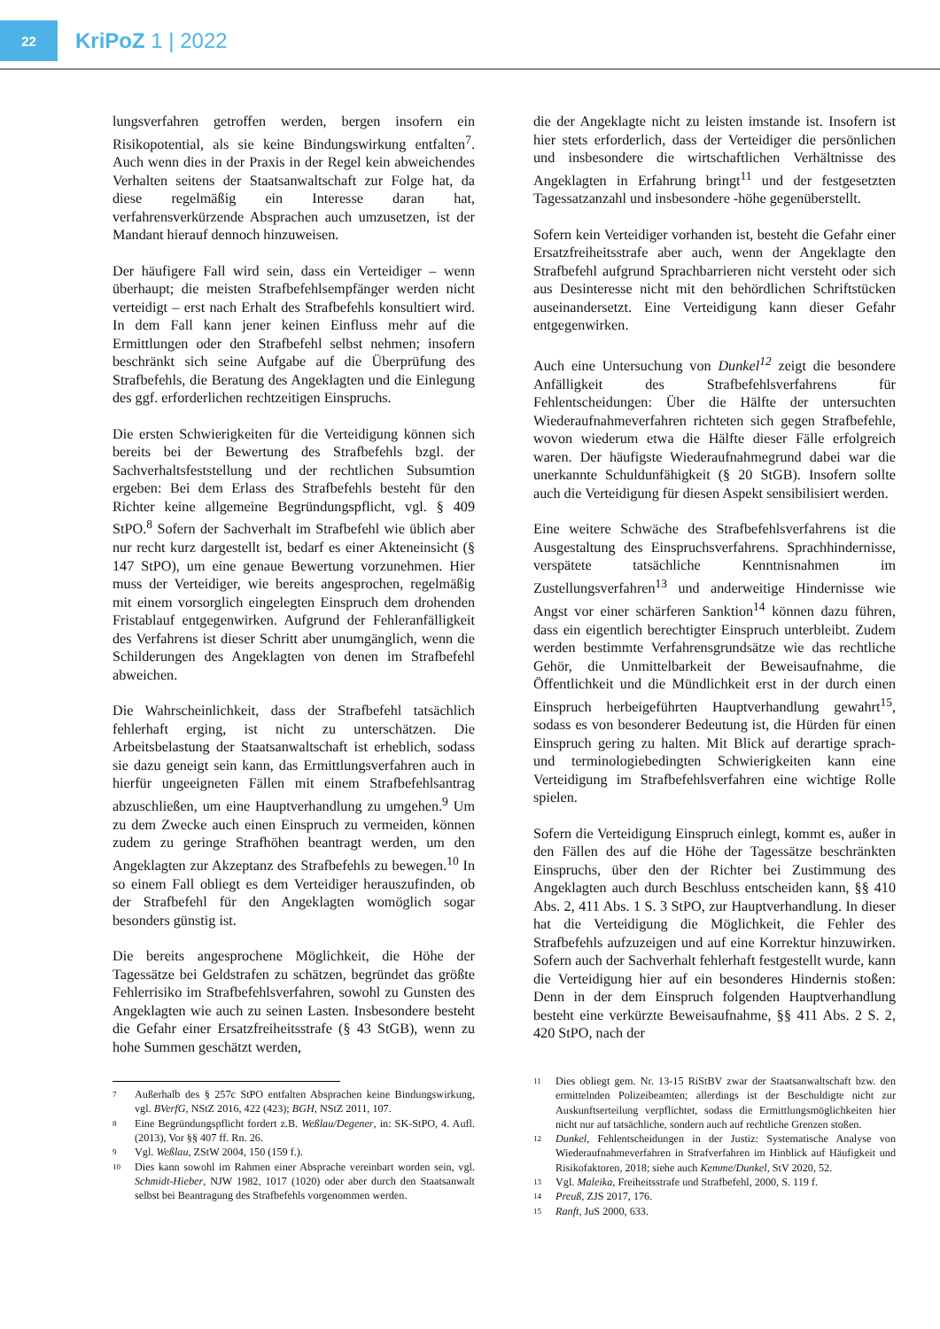22
KriPoZ 1 | 2022
lungsverfahren getroffen werden, bergen insofern ein Risikopotential, als sie keine Bindungswirkung entfalten<sup>7</sup>. Auch wenn dies in der Praxis in der Regel kein abweichendes Verhalten seitens der Staatsanwaltschaft zur Folge hat, da diese regelmäßig ein Interesse daran hat, verfahrensverkürzende Absprachen auch umzusetzen, ist der Mandant hierauf dennoch hinzuweisen.
Der häufigere Fall wird sein, dass ein Verteidiger – wenn überhaupt; die meisten Strafbefehlsempfänger werden nicht verteidigt – erst nach Erhalt des Strafbefehls konsultiert wird. In dem Fall kann jener keinen Einfluss mehr auf die Ermittlungen oder den Strafbefehl selbst nehmen; insofern beschränkt sich seine Aufgabe auf die Überprüfung des Strafbefehls, die Beratung des Angeklagten und die Einlegung des ggf. erforderlichen rechtzeitigen Einspruchs.
Die ersten Schwierigkeiten für die Verteidigung können sich bereits bei der Bewertung des Strafbefehls bzgl. der Sachverhaltsfeststellung und der rechtlichen Subsumtion ergeben: Bei dem Erlass des Strafbefehls besteht für den Richter keine allgemeine Begründungspflicht, vgl. § 409 StPO.<sup>8</sup> Sofern der Sachverhalt im Strafbefehl wie üblich aber nur recht kurz dargestellt ist, bedarf es einer Akteneinsicht (§ 147 StPO), um eine genaue Bewertung vorzunehmen. Hier muss der Verteidiger, wie bereits angesprochen, regelmäßig mit einem vorsorglich eingelegten Einspruch dem drohenden Fristablauf entgegenwirken. Aufgrund der Fehleranfälligkeit des Verfahrens ist dieser Schritt aber unumgänglich, wenn die Schilderungen des Angeklagten von denen im Strafbefehl abweichen.
Die Wahrscheinlichkeit, dass der Strafbefehl tatsächlich fehlerhaft erging, ist nicht zu unterschätzen. Die Arbeitsbelastung der Staatsanwaltschaft ist erheblich, sodass sie dazu geneigt sein kann, das Ermittlungsverfahren auch in hierfür ungeeigneten Fällen mit einem Strafbefehlsantrag abzuschließen, um eine Hauptverhandlung zu umgehen.<sup>9</sup> Um zu dem Zwecke auch einen Einspruch zu vermeiden, können zudem zu geringe Strafhöhen beantragt werden, um den Angeklagten zur Akzeptanz des Strafbefehls zu bewegen.<sup>10</sup> In so einem Fall obliegt es dem Verteidiger herauszufinden, ob der Strafbefehl für den Angeklagten womöglich sogar besonders günstig ist.
Die bereits angesprochene Möglichkeit, die Höhe der Tagessätze bei Geldstrafen zu schätzen, begründet das größte Fehlerrisiko im Strafbefehlsverfahren, sowohl zu Gunsten des Angeklagten wie auch zu seinen Lasten. Insbesondere besteht die Gefahr einer Ersatzfreiheitsstrafe (§ 43 StGB), wenn zu hohe Summen geschätzt werden,
7 Außerhalb des § 257c StPO entfalten Absprachen keine Bindungswirkung, vgl. BVerfG, NStZ 2016, 422 (423); BGH, NStZ 2011, 107.
8 Eine Begründungspflicht fordert z.B. Weßlau/Degener, in: SK-StPO, 4. Aufl. (2013), Vor §§ 407 ff. Rn. 26.
9 Vgl. Weßlau, ZStW 2004, 150 (159 f.).
10 Dies kann sowohl im Rahmen einer Absprache vereinbart worden sein, vgl. Schmidt-Hieber, NJW 1982, 1017 (1020) oder aber durch den Staatsanwalt selbst bei Beantragung des Strafbefehls vorgenommen werden.
die der Angeklagte nicht zu leisten imstande ist. Insofern ist hier stets erforderlich, dass der Verteidiger die persönlichen und insbesondere die wirtschaftlichen Verhältnisse des Angeklagten in Erfahrung bringt<sup>11</sup> und der festgesetzten Tagessatzanzahl und insbesondere -höhe gegenüberstellt.
Sofern kein Verteidiger vorhanden ist, besteht die Gefahr einer Ersatzfreiheitsstrafe aber auch, wenn der Angeklagte den Strafbefehl aufgrund Sprachbarrieren nicht versteht oder sich aus Desinteresse nicht mit den behördlichen Schriftstücken auseinandersetzt. Eine Verteidigung kann dieser Gefahr entgegenwirken.
Auch eine Untersuchung von Dunkel<sup>12</sup> zeigt die besondere Anfälligkeit des Strafbefehlsverfahrens für Fehlentscheidungen: Über die Hälfte der untersuchten Wiederaufnahmeverfahren richteten sich gegen Strafbefehle, wovon wiederum etwa die Hälfte dieser Fälle erfolgreich waren. Der häufigste Wiederaufnahmegrund dabei war die unerkannte Schuldunfähigkeit (§ 20 StGB). Insofern sollte auch die Verteidigung für diesen Aspekt sensibilisiert werden.
Eine weitere Schwäche des Strafbefehlsverfahrens ist die Ausgestaltung des Einspruchsverfahrens. Sprachhindernisse, verspätete tatsächliche Kenntnisnahmen im Zustellungsverfahren<sup>13</sup> und anderweitige Hindernisse wie Angst vor einer schärferen Sanktion<sup>14</sup> können dazu führen, dass ein eigentlich berechtigter Einspruch unterbleibt. Zudem werden bestimmte Verfahrensgrundsätze wie das rechtliche Gehör, die Unmittelbarkeit der Beweisaufnahme, die Öffentlichkeit und die Mündlichkeit erst in der durch einen Einspruch herbeigeführten Hauptverhandlung gewahrt<sup>15</sup>, sodass es von besonderer Bedeutung ist, die Hürden für einen Einspruch gering zu halten. Mit Blick auf derartige sprach- und terminologiebedingten Schwierigkeiten kann eine Verteidigung im Strafbefehlsverfahren eine wichtige Rolle spielen.
Sofern die Verteidigung Einspruch einlegt, kommt es, außer in den Fällen des auf die Höhe der Tagessätze beschränkten Einspruchs, über den der Richter bei Zustimmung des Angeklagten auch durch Beschluss entscheiden kann, §§ 410 Abs. 2, 411 Abs. 1 S. 3 StPO, zur Hauptverhandlung. In dieser hat die Verteidigung die Möglichkeit, die Fehler des Strafbefehls aufzuzeigen und auf eine Korrektur hinzuwirken. Sofern auch der Sachverhalt fehlerhaft festgestellt wurde, kann die Verteidigung hier auf ein besonderes Hindernis stoßen: Denn in der dem Einspruch folgenden Hauptverhandlung besteht eine verkürzte Beweisaufnahme, §§ 411 Abs. 2 S. 2, 420 StPO, nach der
11 Dies obliegt gem. Nr. 13-15 RiStBV zwar der Staatsanwaltschaft bzw. den ermittelnden Polizeibeamten; allerdings ist der Beschuldigte nicht zur Auskunftserteilung verpflichtet, sodass die Ermittlungsmöglichkeiten hier nicht nur auf tatsächliche, sondern auch auf rechtliche Grenzen stoßen.
12 Dunkel, Fehlentscheidungen in der Justiz: Systematische Analyse von Wiederaufnahmeverfahren in Strafverfahren im Hinblick auf Häufigkeit und Risikofaktoren, 2018; siehe auch Kemme/Dunkel, StV 2020, 52.
13 Vgl. Maleika, Freiheitsstrafe und Strafbefehl, 2000, S. 119 f.
14 Preuß, ZJS 2017, 176.
15 Ranft, JuS 2000, 633.